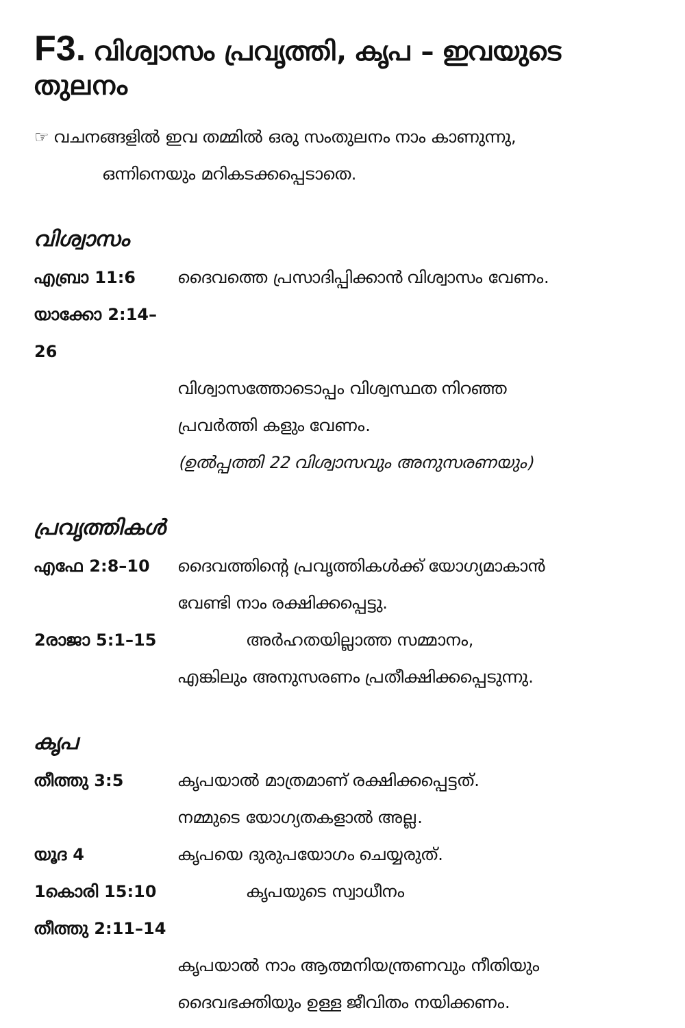F3. വിശ്വാസം പ്രവൃത്തി, കൃപ – ഇവയുടെ തുലനം
☞ വചനങ്ങളിൽ ഇവ തമ്മിൽ ഒരു സംതുലനം നാം കാണുന്നു,
ഒന്നിനെയും മറികടക്കപ്പെടാതെ.
വിശ്വാസം
എബ്രാ 11:6 ദൈവത്തെ പ്രസാദിപ്പിക്കാൻ വിശ്വാസം വേണം.
യാക്കോ 2:14–26
വിശ്വാസത്തോടൊപ്പം വിശ്വസ്ഥത നിറഞ്ഞ
പ്രവർത്തി കളും വേണം.
(ഉൽപ്പത്തി 22 വിശ്വാസവും അനുസരണയും)
പ്രവൃത്തികൾ
എഫേ 2:8–10 ദൈവത്തിന്റെ പ്രവൃത്തികൾക്ക് യോഗ്യമാകാൻ
വേണ്ടി നാം രക്ഷിക്കപ്പെട്ടു.
2രാജാ 5:1–15 അർഹതയില്ലാത്ത സമ്മാനം,
എങ്കിലും അനുസരണം പ്രതീക്ഷിക്കപ്പെടുന്നു.
കൃപ
തീത്തു 3:5 കൃപയാൽ മാത്രമാണ് രക്ഷിക്കപ്പെട്ടത്.
നമ്മുടെ യോഗ്യതകളാൽ അല്ല.
യൂദ 4 കൃപയെ ദുരുപയോഗം ചെയ്യരുത്.
1കൊരി 15:10 കൃപയുടെ സ്വാധീനം
തീത്തു 2:11–14
കൃപയാൽ നാം ആത്മനിയന്ത്രണവും നീതിയും
ദൈവഭക്തിയും ഉള്ള ജീവിതം നയിക്കണം.